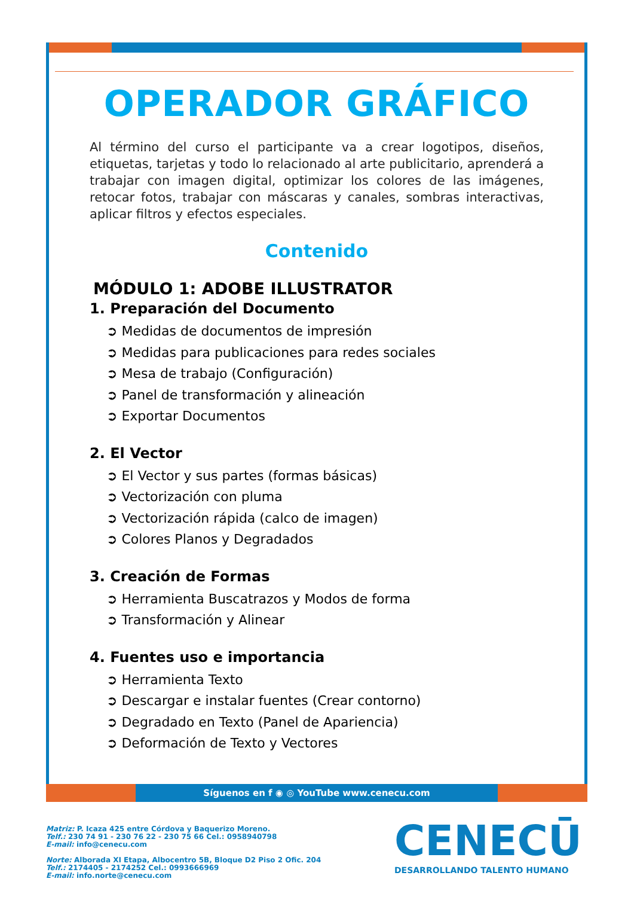OPERADOR GRÁFICO
Al término del curso el participante va a crear logotipos, diseños, etiquetas, tarjetas y todo lo relacionado al arte publicitario, aprenderá a trabajar con imagen digital, optimizar los colores de las imágenes, retocar fotos, trabajar con máscaras y canales, sombras interactivas, aplicar filtros y efectos especiales.
Contenido
MÓDULO 1: ADOBE ILLUSTRATOR
1. Preparación del Documento
➲ Medidas de documentos de impresión
➲ Medidas para publicaciones para redes sociales
➲ Mesa de trabajo (Configuración)
➲ Panel de transformación y alineación
➲ Exportar Documentos
2. El Vector
➲ El Vector y sus partes (formas básicas)
➲ Vectorización con pluma
➲ Vectorización rápida (calco de imagen)
➲ Colores Planos y Degradados
3. Creación de Formas
➲ Herramienta Buscatrazos y Modos de forma
➲ Transformación y Alinear
4. Fuentes uso e importancia
➲ Herramienta Texto
➲ Descargar e instalar fuentes (Crear contorno)
➲ Degradado en Texto (Panel de Apariencia)
➲ Deformación de Texto y Vectores
Síguenos en f ◉ ◎ YouTube www.cenecu.com
Matriz: P. Icaza 425 entre Córdova y Baquerizo Moreno.
Telf.: 230 74 91 - 230 76 22 - 230 75 66 Cel.: 0958940798
E-mail: info@cenecu.com
Norte: Alborada XI Etapa, Albocentro 5B, Bloque D2 Piso 2 Ofic. 204
Telf.: 2174405 - 2174252 Cel.: 0993666969
E-mail: info.norte@cenecu.com
CENECŪ
DESARROLLANDO TALENTO HUMANO